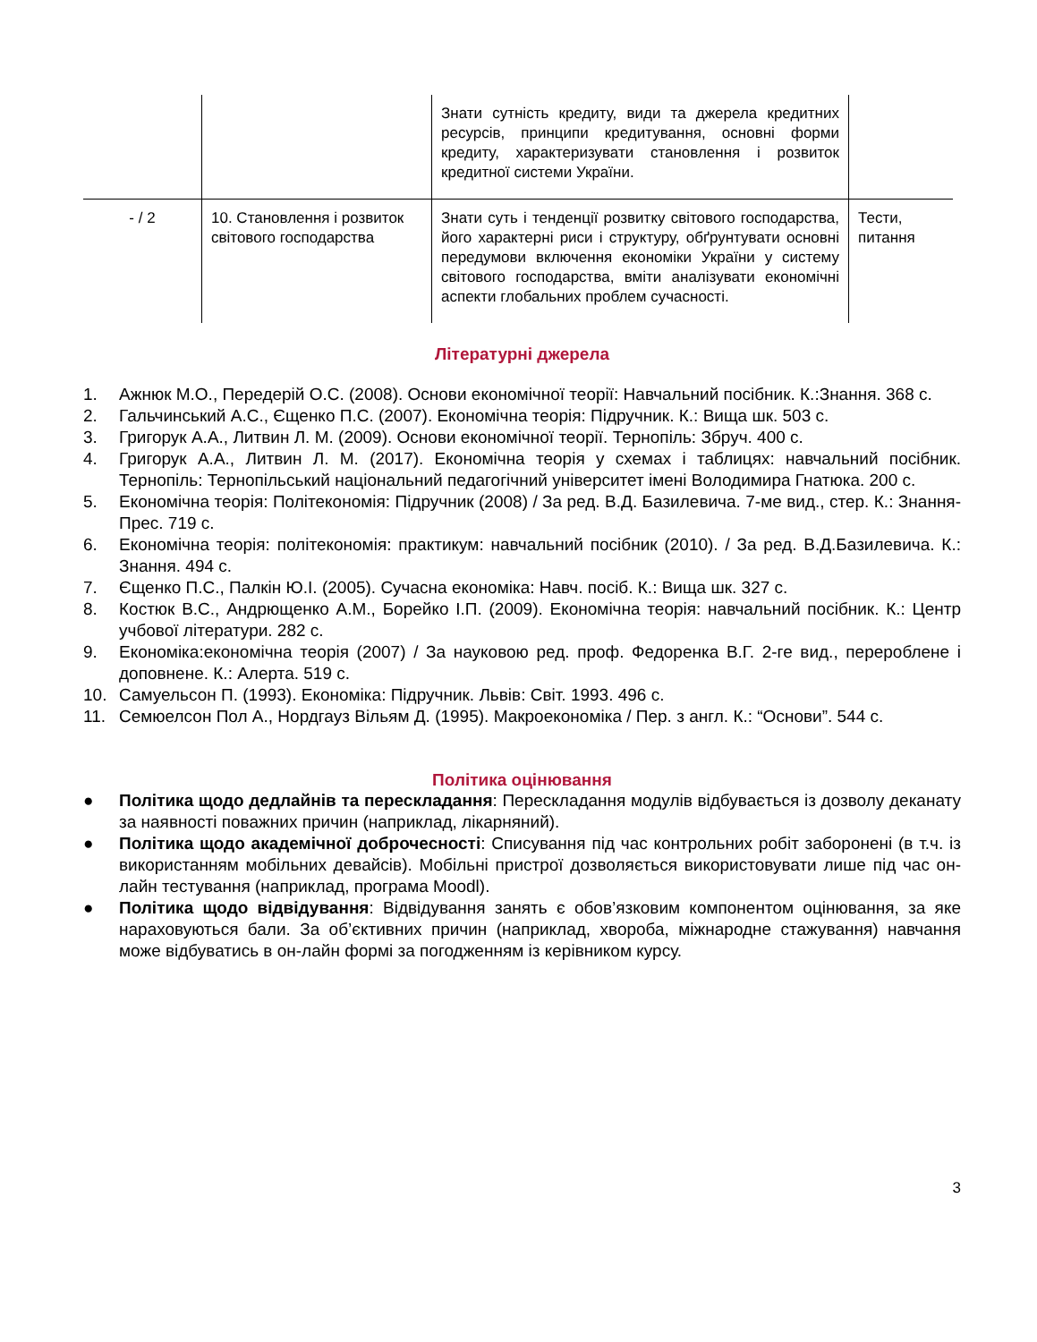| | | Знати сутність кредиту, види та джерела кредитних ресурсів, принципи кредитування, основні форми кредиту, характеризувати становлення і розвиток кредитної системи України. | |
| - / 2 | 10. Становлення і розвиток світового господарства | Знати суть і тенденції розвитку світового господарства, його характерні риси і структуру, обґрунтувати основні передумови включення економіки України у систему світового господарства, вміти аналізувати економічні аспекти глобальних проблем сучасності. | Тести, питання |
Літературні джерела
1. Ажнюк М.О., Передерій О.С. (2008). Основи економічної теорії: Навчальний посібник. К.:Знання. 368 с.
2. Гальчинський А.С., Єщенко П.С. (2007). Економічна теорія: Підручник. К.: Вища шк. 503 с.
3. Григорук А.А., Литвин Л. М. (2009). Основи економічної теорії. Тернопіль: Збруч. 400 с.
4. Григорук А.А., Литвин Л. М. (2017). Економічна теорія у схемах і таблицях: навчальний посібник. Тернопіль: Тернопільський національний педагогічний університет імені Володимира Гнатюка. 200 с.
5. Економічна теорія: Політекономія: Підручник (2008) / За ред. В.Д. Базилевича. 7-ме вид., стер. К.: Знання-Прес. 719 с.
6. Економічна теорія: політекономія: практикум: навчальний посібник (2010). / За ред. В.Д.Базилевича. К.: Знання. 494 с.
7. Єщенко П.С., Палкін Ю.І. (2005). Сучасна економіка: Навч. посіб. К.: Вища шк. 327 с.
8. Костюк В.С., Андрющенко А.М., Борейко І.П. (2009). Економічна теорія: навчальний посібник. К.: Центр учбової літератури. 282 с.
9. Економіка:економічна теорія (2007) / За науковою ред. проф. Федоренка В.Г. 2-ге вид., перероблене і доповнене. К.: Алерта. 519 с.
10. Самуельсон П. (1993). Економіка: Підручник. Львів: Світ. 1993. 496 с.
11. Семюелсон Пол А., Нордгауз Вільям Д. (1995). Макроекономіка / Пер. з англ. К.: “Основи”. 544 с.
Політика оцінювання
● Політика щодо дедлайнів та перескладання: Перескладання модулів відбувається із дозволу деканату за наявності поважних причин (наприклад, лікарняний).
● Політика щодо академічної доброчесності: Списування під час контрольних робіт заборонені (в т.ч. із використанням мобільних девайсів). Мобільні пристрої дозволяється використовувати лише під час он-лайн тестування (наприклад, програма Moodl).
● Політика щодо відвідування: Відвідування занять є обов’язковим компонентом оцінювання, за яке нараховуються бали. За об’єктивних причин (наприклад, хвороба, міжнародне стажування) навчання може відбуватись в он-лайн формі за погодженням із керівником курсу.
3